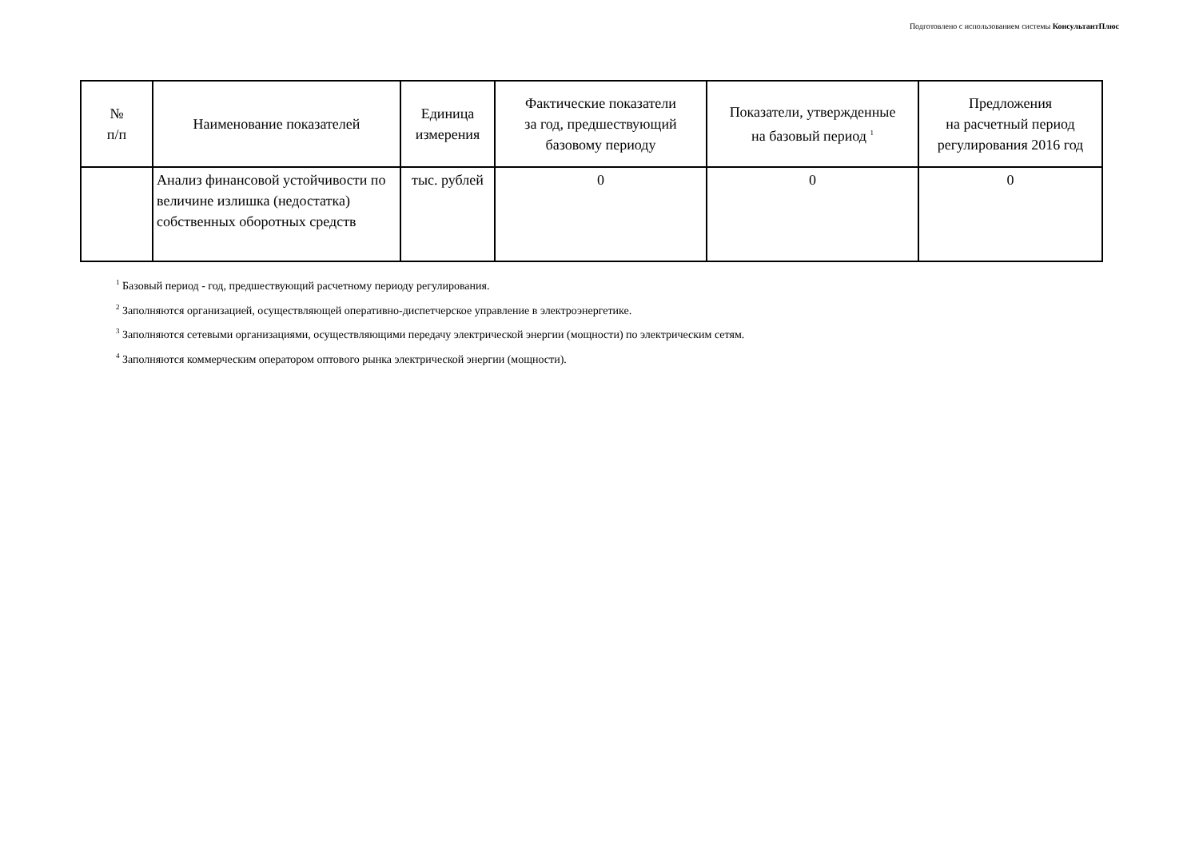Подготовлено с использованием системы КонсультантПлюс
| № п/п | Наименование показателей | Единица измерения | Фактические показатели за год, предшествующий базовому периоду | Показатели, утвержденные на базовый период <sup>1</sup> | Предложения на расчетный период регулирования 2016 год |
| --- | --- | --- | --- | --- | --- |
| | Анализ финансовой устойчивости по величине излишка (недостатка) собственных оборотных средств | тыс. рублей | 0 | 0 | 0 |
<sup>1</sup> Базовый период - год, предшествующий расчетному периоду регулирования.
<sup>2</sup> Заполняются организацией, осуществляющей оперативно-диспетчерское управление в электроэнергетике.
<sup>3</sup> Заполняются сетевыми организациями, осуществляющими передачу электрической энергии (мощности) по электрическим сетям.
<sup>4</sup> Заполняются коммерческим оператором оптового рынка электрической энергии (мощности).